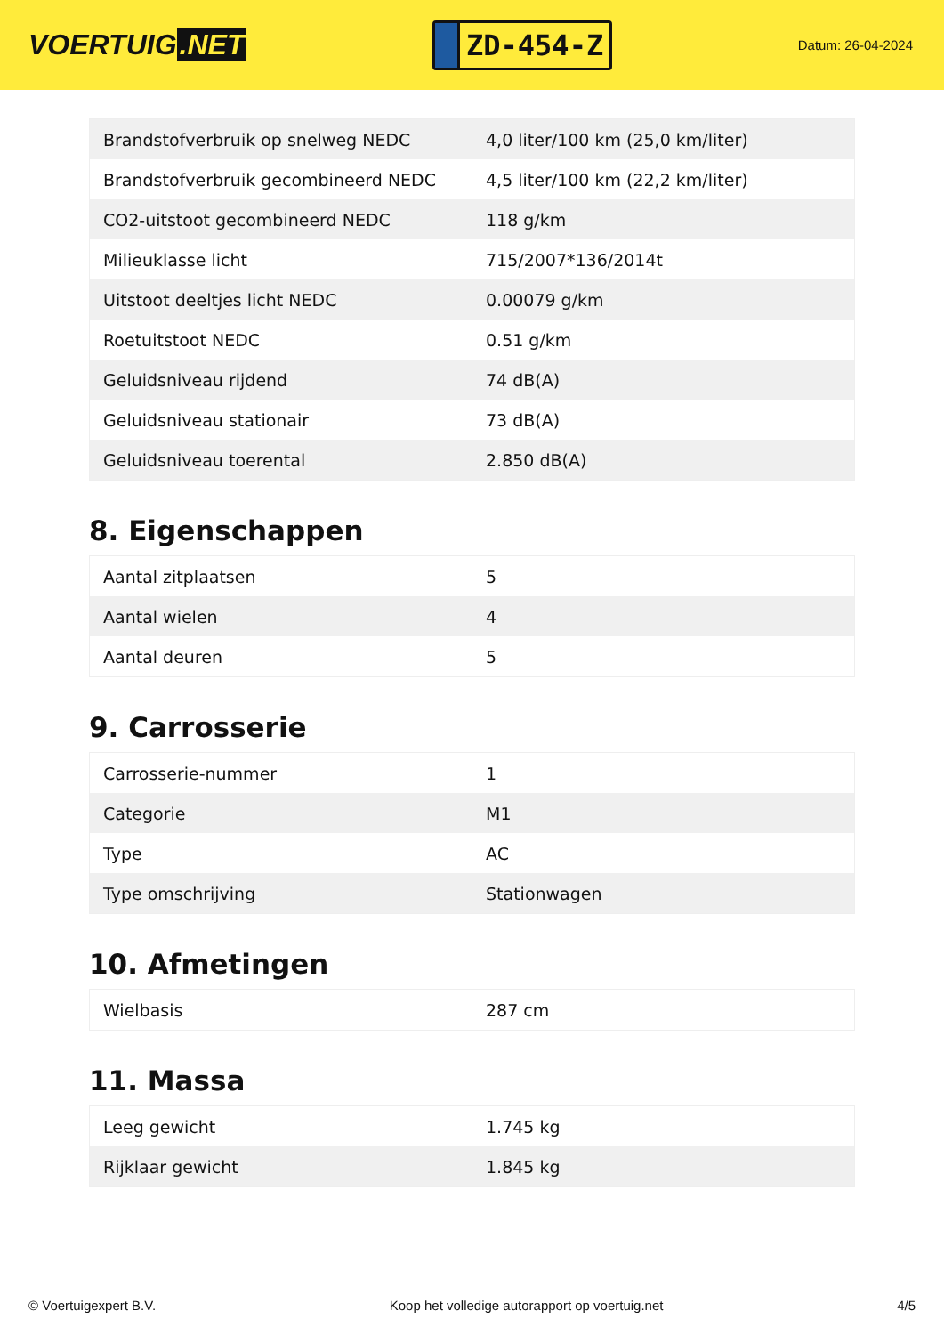VOERTUIG.NET
ZD-454-Z
Datum: 26-04-2024
| Brandstofverbruik op snelweg NEDC | 4,0 liter/100 km (25,0 km/liter) |
| Brandstofverbruik gecombineerd NEDC | 4,5 liter/100 km (22,2 km/liter) |
| CO2-uitstoot gecombineerd NEDC | 118 g/km |
| Milieuklasse licht | 715/2007*136/2014t |
| Uitstoot deeltjes licht NEDC | 0.00079 g/km |
| Roetuitstoot NEDC | 0.51 g/km |
| Geluidsniveau rijdend | 74 dB(A) |
| Geluidsniveau stationair | 73 dB(A) |
| Geluidsniveau toerental | 2.850 dB(A) |
8. Eigenschappen
| Aantal zitplaatsen | 5 |
| Aantal wielen | 4 |
| Aantal deuren | 5 |
9. Carrosserie
| Carrosserie-nummer | 1 |
| Categorie | M1 |
| Type | AC |
| Type omschrijving | Stationwagen |
10. Afmetingen
| Wielbasis | 287 cm |
11. Massa
| Leeg gewicht | 1.745 kg |
| Rijklaar gewicht | 1.845 kg |
© Voertuigexpert B.V. Koop het volledige autorapport op voertuig.net 4/5